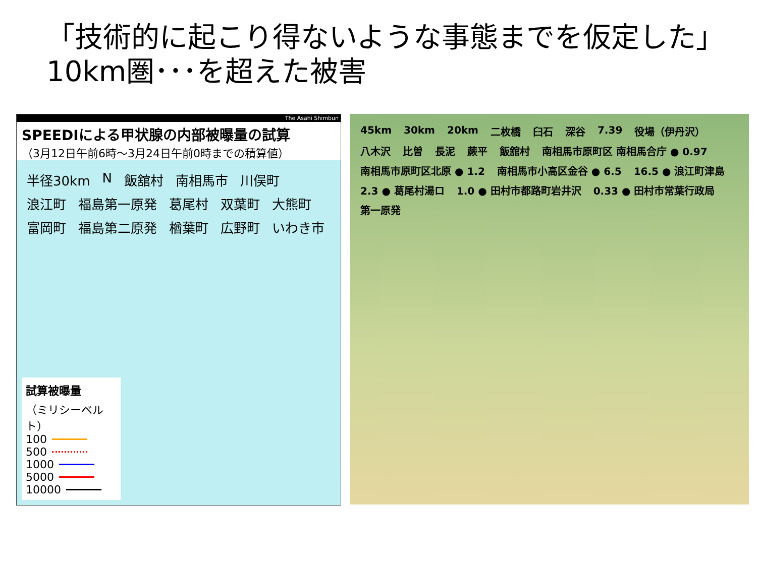「技術的に起こり得ないような事態までを仮定した」
10km圏･･･を超えた被害
The Asahi Shimbun
SPEEDIによる甲状腺の内部被曝量の試算
（3月12日午前6時～3月24日午前0時までの積算値）
半径30km N 飯舘村 南相馬市 川俣町 浪江町 福島第一原発 葛尾村 双葉町 大熊町 富岡町 福島第二原発 楢葉町 広野町 いわき市
試算被曝量
（ミリシーベルト）
100
500
1000
5000
10000
45km 30km 20km 二枚橋 臼石 深谷 7.39 役場（伊丹沢） 八木沢 比曽 長泥 蕨平 飯舘村 南相馬市原町区 南相馬合庁 ● 0.97 南相馬市原町区北原 ● 1.2 南相馬市小高区金谷 ● 6.5 16.5 ● 浪江町津島 2.3 ● 葛尾村湯ロ 1.0 ● 田村市都路町岩井沢 0.33 ● 田村市常葉行政局 第一原発